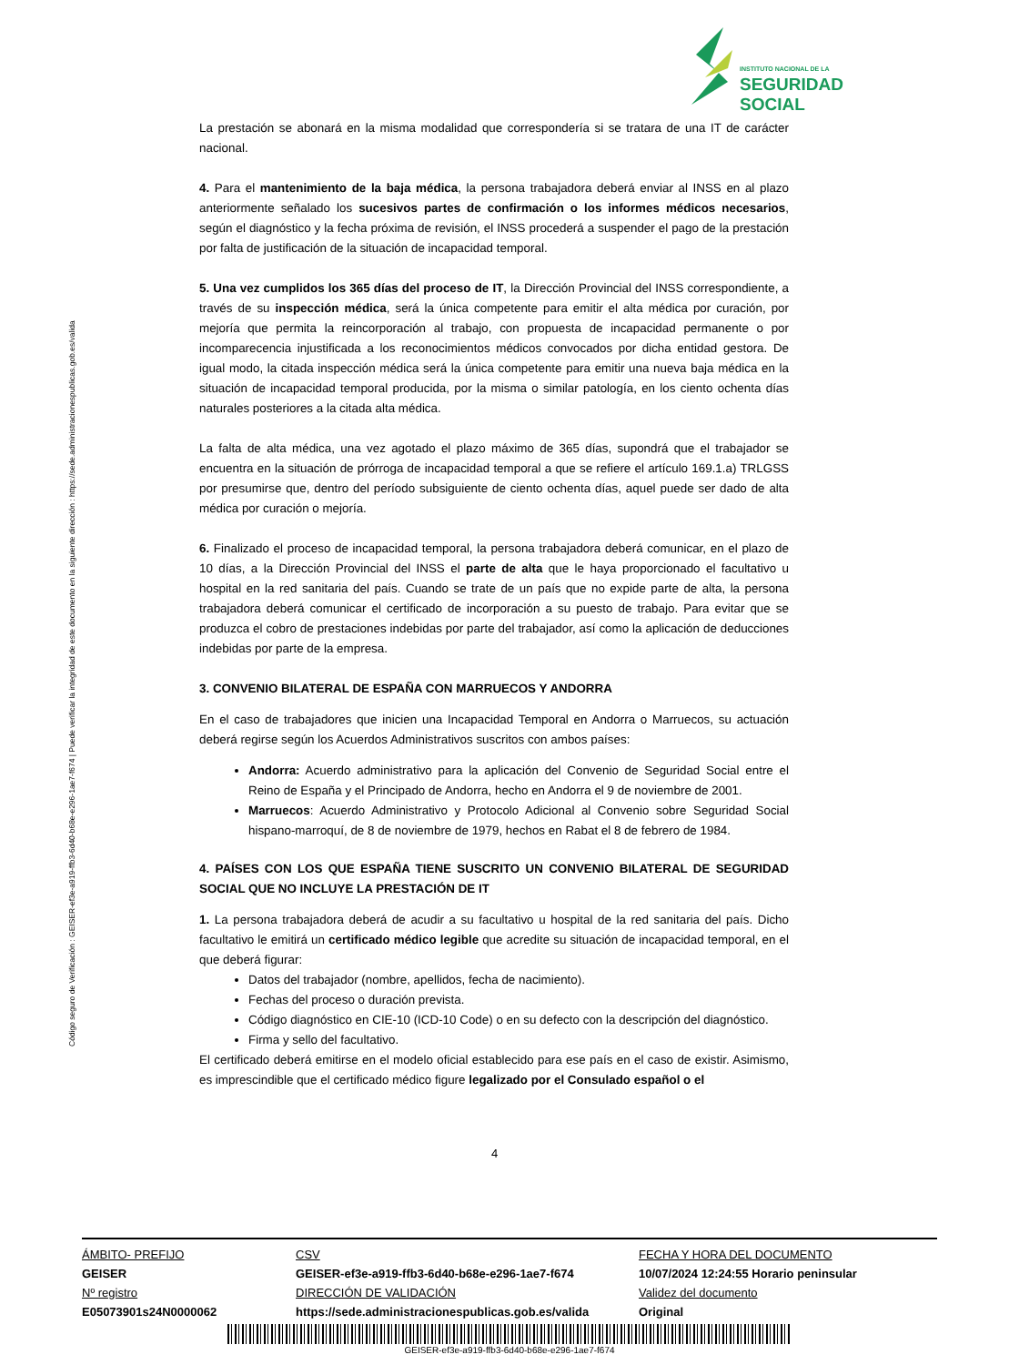INSTITUTO NACIONAL DE LA
SEGURIDAD SOCIAL
Código seguro de Verificación : GEISER-ef3e-a919-ffb3-6d40-b68e-e296-1ae7-f674 | Puede verificar la integridad de este documento en la siguiente dirección : https://sede.administracionespublicas.gob.es/valida
La prestación se abonará en la misma modalidad que correspondería si se tratara de una IT de carácter nacional.
4. Para el mantenimiento de la baja médica, la persona trabajadora deberá enviar al INSS en al plazo anteriormente señalado los sucesivos partes de confirmación o los informes médicos necesarios, según el diagnóstico y la fecha próxima de revisión, el INSS procederá a suspender el pago de la prestación por falta de justificación de la situación de incapacidad temporal.
5. Una vez cumplidos los 365 días del proceso de IT, la Dirección Provincial del INSS correspondiente, a través de su inspección médica, será la única competente para emitir el alta médica por curación, por mejoría que permita la reincorporación al trabajo, con propuesta de incapacidad permanente o por incomparecencia injustificada a los reconocimientos médicos convocados por dicha entidad gestora. De igual modo, la citada inspección médica será la única competente para emitir una nueva baja médica en la situación de incapacidad temporal producida, por la misma o similar patología, en los ciento ochenta días naturales posteriores a la citada alta médica.
La falta de alta médica, una vez agotado el plazo máximo de 365 días, supondrá que el trabajador se encuentra en la situación de prórroga de incapacidad temporal a que se refiere el artículo 169.1.a) TRLGSS por presumirse que, dentro del período subsiguiente de ciento ochenta días, aquel puede ser dado de alta médica por curación o mejoría.
6. Finalizado el proceso de incapacidad temporal, la persona trabajadora deberá comunicar, en el plazo de 10 días, a la Dirección Provincial del INSS el parte de alta que le haya proporcionado el facultativo u hospital en la red sanitaria del país. Cuando se trate de un país que no expide parte de alta, la persona trabajadora deberá comunicar el certificado de incorporación a su puesto de trabajo. Para evitar que se produzca el cobro de prestaciones indebidas por parte del trabajador, así como la aplicación de deducciones indebidas por parte de la empresa.
3. CONVENIO BILATERAL DE ESPAÑA CON MARRUECOS Y ANDORRA
En el caso de trabajadores que inicien una Incapacidad Temporal en Andorra o Marruecos, su actuación deberá regirse según los Acuerdos Administrativos suscritos con ambos países:
Andorra: Acuerdo administrativo para la aplicación del Convenio de Seguridad Social entre el Reino de España y el Principado de Andorra, hecho en Andorra el 9 de noviembre de 2001.
Marruecos: Acuerdo Administrativo y Protocolo Adicional al Convenio sobre Seguridad Social hispano-marroquí, de 8 de noviembre de 1979, hechos en Rabat el 8 de febrero de 1984.
4. PAÍSES CON LOS QUE ESPAÑA TIENE SUSCRITO UN CONVENIO BILATERAL DE SEGURIDAD SOCIAL QUE NO INCLUYE LA PRESTACIÓN DE IT
1. La persona trabajadora deberá de acudir a su facultativo u hospital de la red sanitaria del país. Dicho facultativo le emitirá un certificado médico legible que acredite su situación de incapacidad temporal, en el que deberá figurar:
Datos del trabajador (nombre, apellidos, fecha de nacimiento).
Fechas del proceso o duración prevista.
Código diagnóstico en CIE-10 (ICD-10 Code) o en su defecto con la descripción del diagnóstico.
Firma y sello del facultativo.
El certificado deberá emitirse en el modelo oficial establecido para ese país en el caso de existir. Asimismo, es imprescindible que el certificado médico figure legalizado por el Consulado español o el
4
ÁMBITO- PREFIJO
GEISER
Nº registro
E05073901s24N0000062
CSV
GEISER-ef3e-a919-ffb3-6d40-b68e-e296-1ae7-f674
DIRECCIÓN DE VALIDACIÓN
https://sede.administracionespublicas.gob.es/valida
FECHA Y HORA DEL DOCUMENTO
10/07/2024 12:24:55 Horario peninsular
Validez del documento
Original
GEISER-ef3e-a919-ffb3-6d40-b68e-e296-1ae7-f674